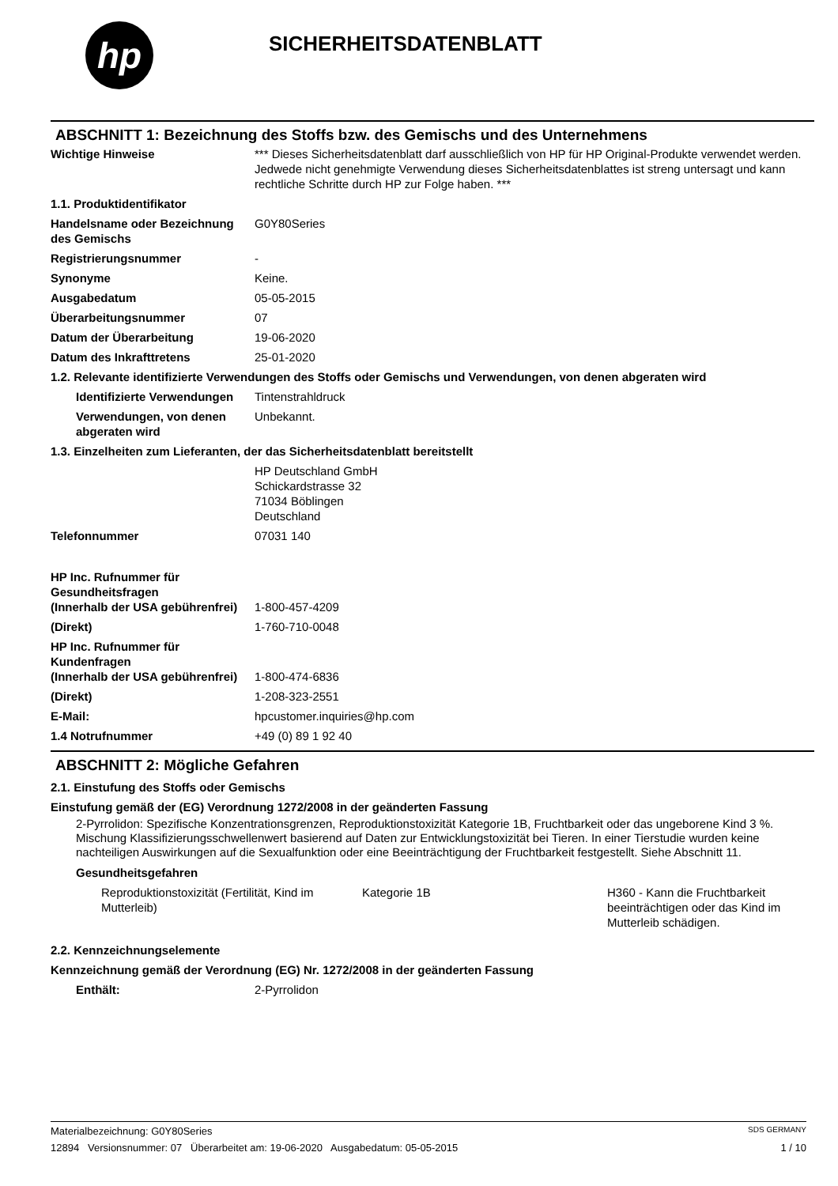hp
SICHERHEITSDATENBLATT
ABSCHNITT 1: Bezeichnung des Stoffs bzw. des Gemischs und des Unternehmens
| Wichtige Hinweise | *** Dieses Sicherheitsdatenblatt darf ausschließlich von HP für HP Original-Produkte verwendet werden. Jedwede nicht genehmigte Verwendung dieses Sicherheitsdatenblattes ist streng untersagt und kann rechtliche Schritte durch HP zur Folge haben. *** |
| 1.1. Produktidentifikator | |
| Handelsname oder Bezeichnung des Gemischs | G0Y80Series |
| Registrierungsnummer | - |
| Synonyme | Keine. |
| Ausgabedatum | 05-05-2015 |
| Überarbeitungsnummer | 07 |
| Datum der Überarbeitung | 19-06-2020 |
| Datum des Inkrafttretens | 25-01-2020 |
| 1.2. Relevante identifizierte Verwendungen des Stoffs oder Gemischs und Verwendungen, von denen abgeraten wird | |
| Identifizierte Verwendungen | Tintenstrahldruck |
| Verwendungen, von denen abgeraten wird | Unbekannt. |
| 1.3. Einzelheiten zum Lieferanten, der das Sicherheitsdatenblatt bereitstellt | |
| | HP Deutschland GmbH Schickardstrasse 32 71034 Böblingen Deutschland |
| Telefonnummer | 07031 140 |
| HP Inc. Rufnummer für Gesundheitsfragen (Innerhalb der USA gebührenfrei) | 1-800-457-4209 |
| (Direkt) | 1-760-710-0048 |
| HP Inc. Rufnummer für Kundenfragen (Innerhalb der USA gebührenfrei) | 1-800-474-6836 |
| (Direkt) | 1-208-323-2551 |
| E-Mail: | hpcustomer.inquiries@hp.com |
| 1.4 Notrufnummer | +49 (0) 89 1 92 40 |
ABSCHNITT 2: Mögliche Gefahren
2.1. Einstufung des Stoffs oder Gemischs
Einstufung gemäß der (EG) Verordnung 1272/2008 in der geänderten Fassung
2-Pyrrolidon: Spezifische Konzentrationsgrenzen, Reproduktionstoxizität Kategorie 1B, Fruchtbarkeit oder das ungeborene Kind 3 %. Mischung Klassifizierungsschwellenwert basierend auf Daten zur Entwicklungstoxizität bei Tieren. In einer Tierstudie wurden keine nachteiligen Auswirkungen auf die Sexualfunktion oder eine Beeinträchtigung der Fruchtbarkeit festgestellt. Siehe Abschnitt 11.
Gesundheitsgefahren
| Reproduktionstoxizität (Fertilität, Kind im Mutterleib) | Kategorie 1B | H360 - Kann die Fruchtbarkeit beeinträchtigen oder das Kind im Mutterleib schädigen. |
2.2. Kennzeichnungselemente
Kennzeichnung gemäß der Verordnung (EG) Nr. 1272/2008 in der geänderten Fassung
| Enthält: | 2-Pyrrolidon |
Materialbezeichnung: G0Y80Series SDS GERMANY
12894 Versionsnummer: 07 Überarbeitet am: 19-06-2020 Ausgabedatum: 05-05-2015 1 / 10